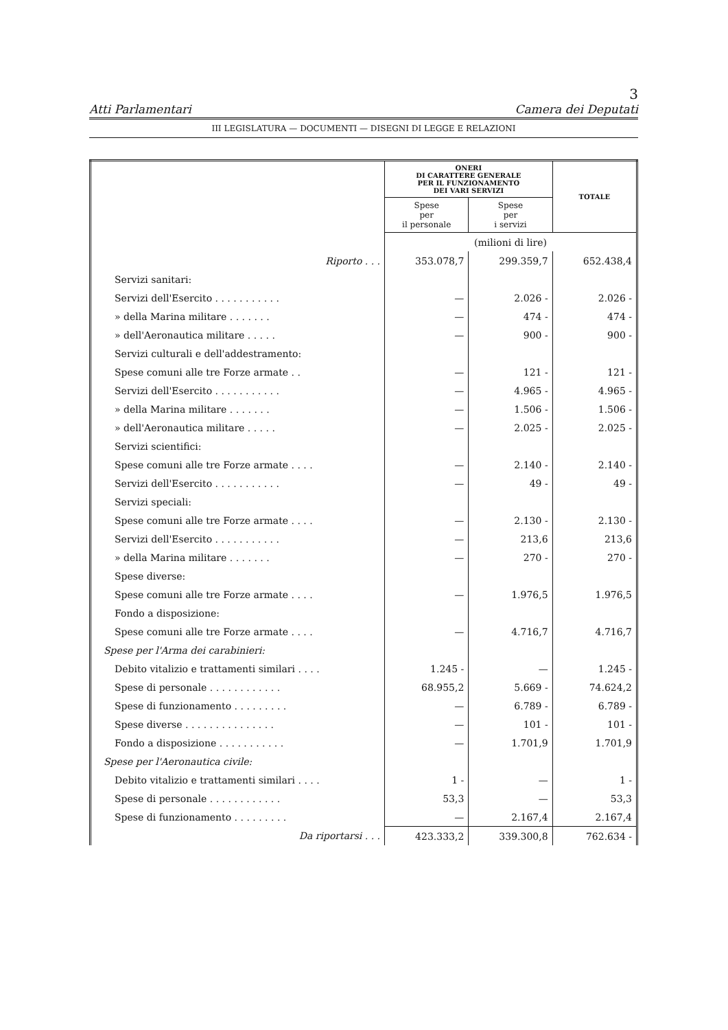3
Atti Parlamentari Camera dei Deputati
III LEGISLATURA — DOCUMENTI — DISEGNI DI LEGGE E RELAZIONI
| | ONERI DI CARATTERE GENERALE PER IL FUNZIONAMENTO DEI VARI SERVIZI | | TOTALE |
| | Spese per il personale | Spese per i servizi | |
| | (milioni di lire) | | |
| Riporto . . . | 353.078,7 | 299.359,7 | 652.438,4 |
| Servizi sanitari: | | | |
| Servizi dell'Esercito . . . . . . . . . . . | — | 2.026 - | 2.026 - |
| » della Marina militare . . . . . . . | — | 474 - | 474 - |
| » dell'Aeronautica militare . . . . . | — | 900 - | 900 - |
| Servizi culturali e dell'addestramento: | | | |
| Spese comuni alle tre Forze armate . . | — | 121 - | 121 - |
| Servizi dell'Esercito . . . . . . . . . . . | — | 4.965 - | 4.965 - |
| » della Marina militare . . . . . . . | — | 1.506 - | 1.506 - |
| » dell'Aeronautica militare . . . . . | — | 2.025 - | 2.025 - |
| Servizi scientifici: | | | |
| Spese comuni alle tre Forze armate . . . . | — | 2.140 - | 2.140 - |
| Servizi dell'Esercito . . . . . . . . . . . | — | 49 - | 49 - |
| Servizi speciali: | | | |
| Spese comuni alle tre Forze armate . . . . | — | 2.130 - | 2.130 - |
| Servizi dell'Esercito . . . . . . . . . . . | — | 213,6 | 213,6 |
| » della Marina militare . . . . . . . | — | 270 - | 270 - |
| Spese diverse: | | | |
| Spese comuni alle tre Forze armate . . . . | — | 1.976,5 | 1.976,5 |
| Fondo a disposizione: | | | |
| Spese comuni alle tre Forze armate . . . . | — | 4.716,7 | 4.716,7 |
| Spese per l'Arma dei carabinieri: | | | |
| Debito vitalizio e trattamenti similari . . . . | 1.245 - | — | 1.245 - |
| Spese di personale . . . . . . . . . . . . | 68.955,2 | 5.669 - | 74.624,2 |
| Spese di funzionamento . . . . . . . . . | — | 6.789 - | 6.789 - |
| Spese diverse . . . . . . . . . . . . . . . | — | 101 - | 101 - |
| Fondo a disposizione . . . . . . . . . . . | — | 1.701,9 | 1.701,9 |
| Spese per l'Aeronautica civile: | | | |
| Debito vitalizio e trattamenti similari . . . . | 1 - | — | 1 - |
| Spese di personale . . . . . . . . . . . . | 53,3 | — | 53,3 |
| Spese di funzionamento . . . . . . . . . | — | 2.167,4 | 2.167,4 |
| Da riportarsi . . . | 423.333,2 | 339.300,8 | 762.634 - |